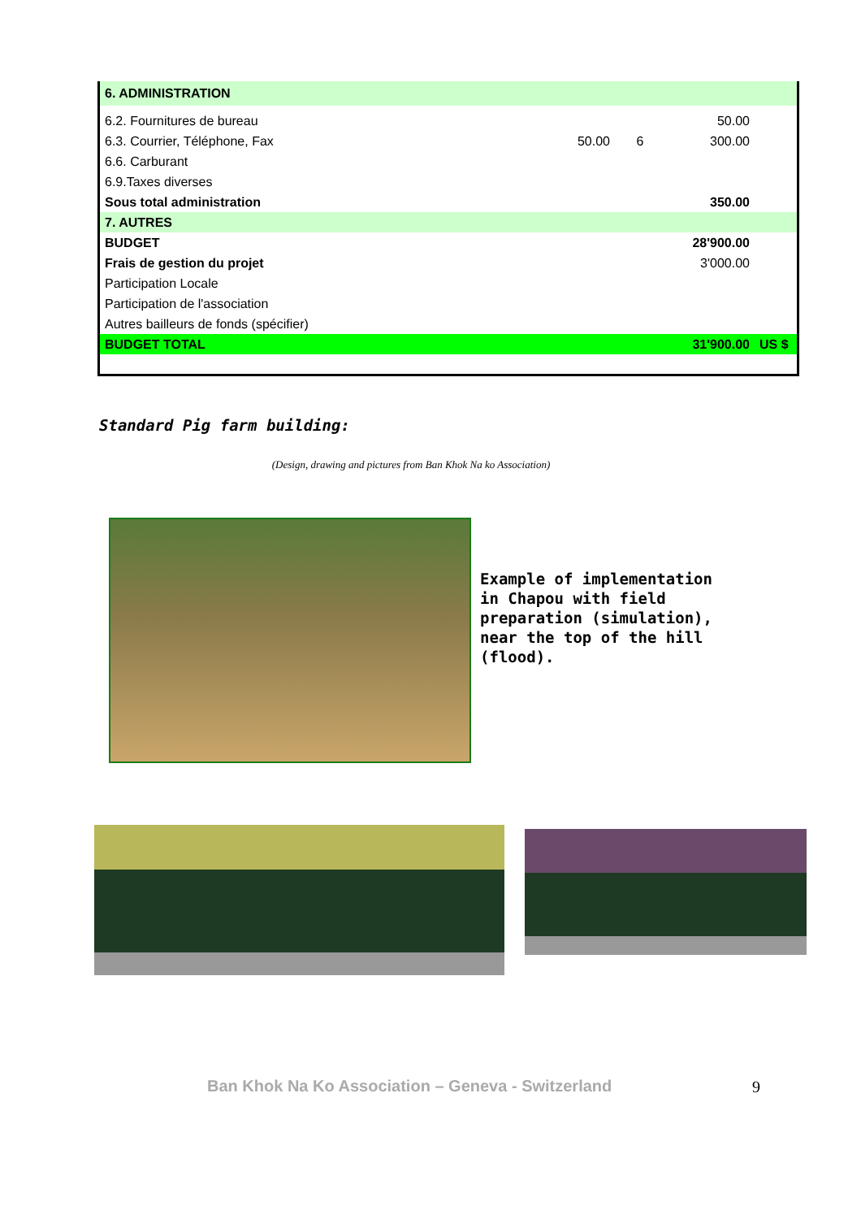| 6. ADMINISTRATION | | | | |
| 6.2. Fournitures de bureau | | | 50.00 | |
| 6.3. Courrier, Téléphone, Fax | 50.00 | 6 | 300.00 | |
| 6.6. Carburant | | | | |
| 6.9.Taxes diverses | | | | |
| Sous total administration | | | 350.00 | |
| 7. AUTRES | | | | |
| BUDGET | | | 28'900.00 | |
| Frais de gestion du projet | | | 3'000.00 | |
| Participation Locale | | | | |
| Participation de l'association | | | | |
| Autres bailleurs de fonds (spécifier) | | | | |
| BUDGET TOTAL | | | 31'900.00 | US $ |
Standard Pig farm building:
(Design, drawing and pictures from Ban Khok Na ko Association)
Example of implementation
in Chapou with field
preparation (simulation),
near the top of the hill
(flood).
Ban Khok Na Ko Association – Geneva - Switzerland
9